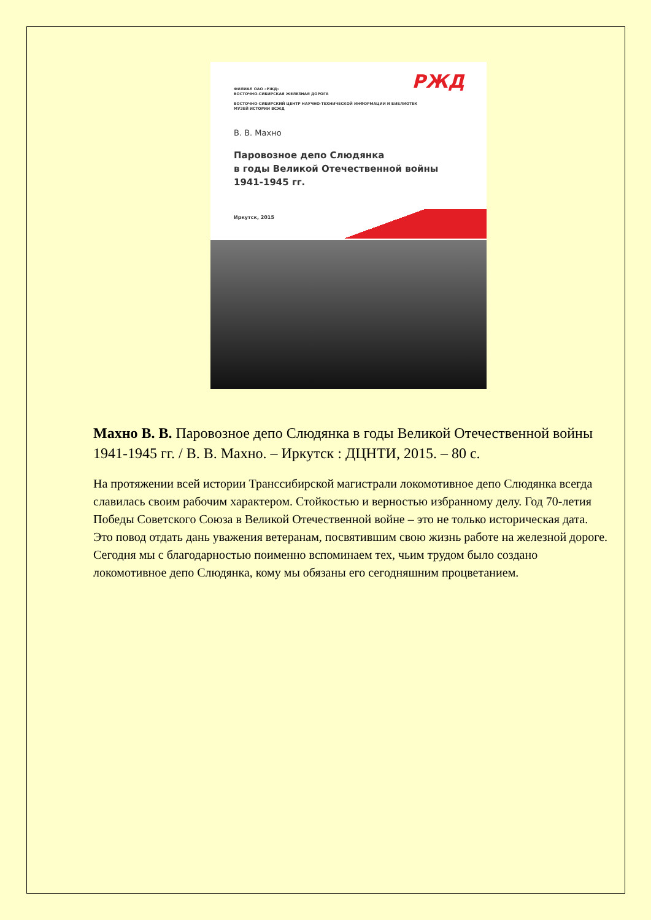РЖД
ФИЛИАЛ ОАО «РЖД»
ВОСТОЧНО-СИБИРСКАЯ ЖЕЛЕЗНАЯ ДОРОГА
ВОСТОЧНО-СИБИРСКИЙ ЦЕНТР НАУЧНО-ТЕХНИЧЕСКОЙ ИНФОРМАЦИИ И БИБЛИОТЕК
МУЗЕЙ ИСТОРИИ ВСЖД
В. В. Махно
Паровозное депо Слюдянка
в годы Великой Отечественной войны
1941-1945 гг.
Иркутск, 2015
Махно В. В. Паровозное депо Слюдянка в годы Великой Отечественной войны 1941-1945 гг. / В. В. Махно. – Иркутск : ДЦНТИ, 2015. – 80 с.
На протяжении всей истории Транссибирской магистрали локомотивное депо Слюдянка всегда славилась своим рабочим характером. Стойкостью и верностью избранному делу. Год 70-летия Победы Советского Союза в Великой Отечественной войне – это не только историческая дата. Это повод отдать дань уважения ветеранам, посвятившим свою жизнь работе на железной дороге.
Сегодня мы с благодарностью поименно вспоминаем тех, чьим трудом было создано локомотивное депо Слюдянка, кому мы обязаны его сегодняшним процветанием.